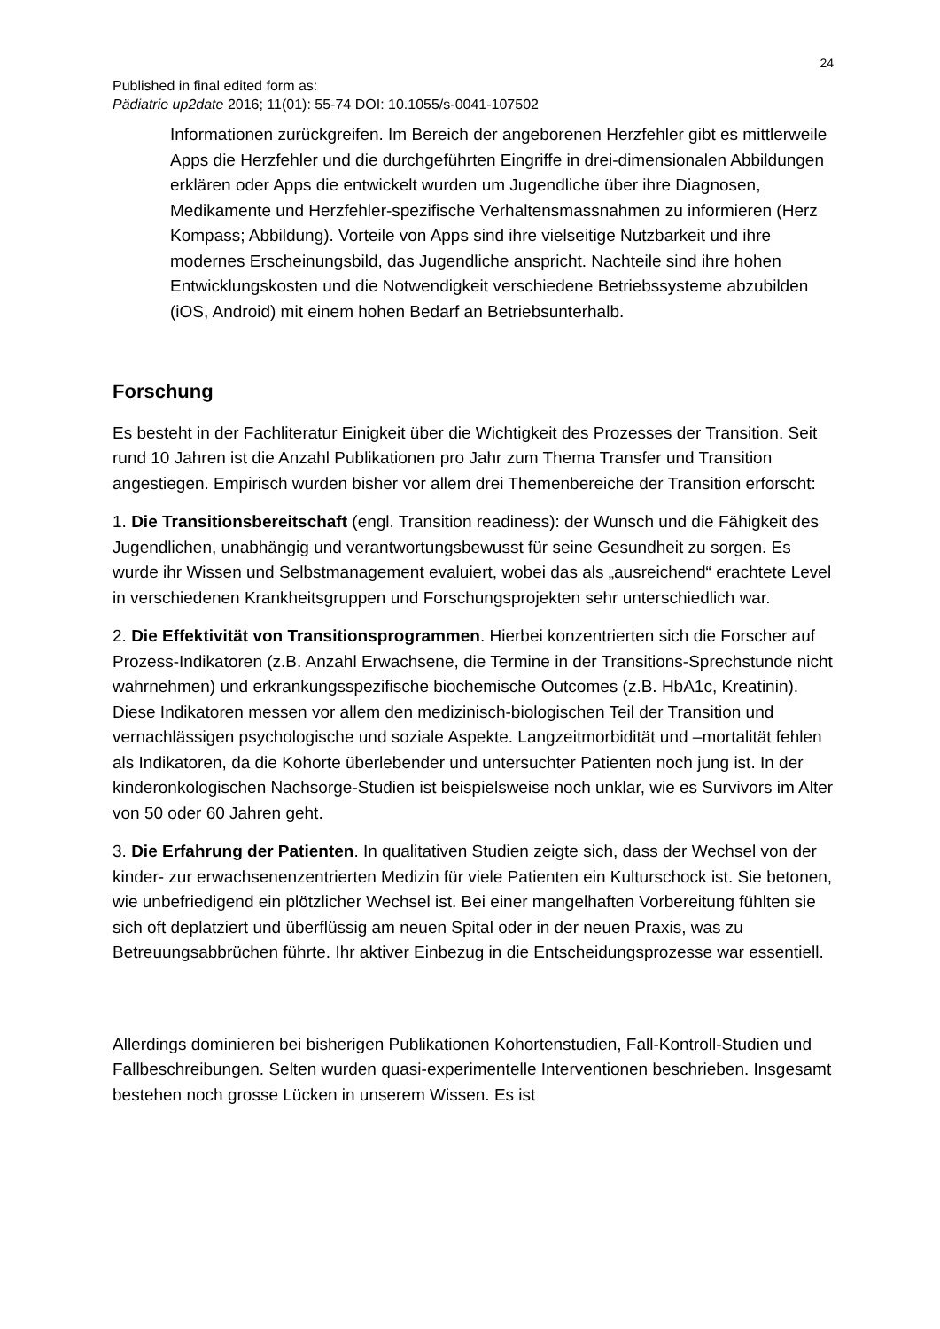24
Published in final edited form as:
Pädiatrie up2date 2016; 11(01): 55-74 DOI: 10.1055/s-0041-107502
Informationen zurückgreifen. Im Bereich der angeborenen Herzfehler gibt es mittlerweile Apps die Herzfehler und die durchgeführten Eingriffe in drei-dimensionalen Abbildungen erklären oder Apps die entwickelt wurden um Jugendliche über ihre Diagnosen, Medikamente und Herzfehler-spezifische Verhaltensmassnahmen zu informieren (Herz Kompass; Abbildung). Vorteile von Apps sind ihre vielseitige Nutzbarkeit und ihre modernes Erscheinungsbild, das Jugendliche anspricht. Nachteile sind ihre hohen Entwicklungskosten und die Notwendigkeit verschiedene Betriebssysteme abzubilden (iOS, Android) mit einem hohen Bedarf an Betriebsunterhalb.
Forschung
Es besteht in der Fachliteratur Einigkeit über die Wichtigkeit des Prozesses der Transition. Seit rund 10 Jahren ist die Anzahl Publikationen pro Jahr zum Thema Transfer und Transition angestiegen. Empirisch wurden bisher vor allem drei Themenbereiche der Transition erforscht:
1. Die Transitionsbereitschaft (engl. Transition readiness): der Wunsch und die Fähigkeit des Jugendlichen, unabhängig und verantwortungsbewusst für seine Gesundheit zu sorgen. Es wurde ihr Wissen und Selbstmanagement evaluiert, wobei das als „ausreichend“ erachtete Level in verschiedenen Krankheitsgruppen und Forschungsprojekten sehr unterschiedlich war.
2. Die Effektivität von Transitionsprogrammen. Hierbei konzentrierten sich die Forscher auf Prozess-Indikatoren (z.B. Anzahl Erwachsene, die Termine in der Transitions-Sprechstunde nicht wahrnehmen) und erkrankungsspezifische biochemische Outcomes (z.B. HbA1c, Kreatinin). Diese Indikatoren messen vor allem den medizinisch-biologischen Teil der Transition und vernachlässigen psychologische und soziale Aspekte. Langzeitmorbidität und –mortalität fehlen als Indikatoren, da die Kohorte überlebender und untersuchter Patienten noch jung ist. In der kinderonkologischen Nachsorge-Studien ist beispielsweise noch unklar, wie es Survivors im Alter von 50 oder 60 Jahren geht.
3. Die Erfahrung der Patienten. In qualitativen Studien zeigte sich, dass der Wechsel von der kinder- zur erwachsenenzentrierten Medizin für viele Patienten ein Kulturschock ist. Sie betonen, wie unbefriedigend ein plötzlicher Wechsel ist. Bei einer mangelhaften Vorbereitung fühlten sie sich oft deplatziert und überflüssig am neuen Spital oder in der neuen Praxis, was zu Betreuungsabbrüchen führte. Ihr aktiver Einbezug in die Entscheidungsprozesse war essentiell.
Allerdings dominieren bei bisherigen Publikationen Kohortenstudien, Fall-Kontroll-Studien und Fallbeschreibungen. Selten wurden quasi-experimentelle Interventionen beschrieben. Insgesamt bestehen noch grosse Lücken in unserem Wissen. Es ist